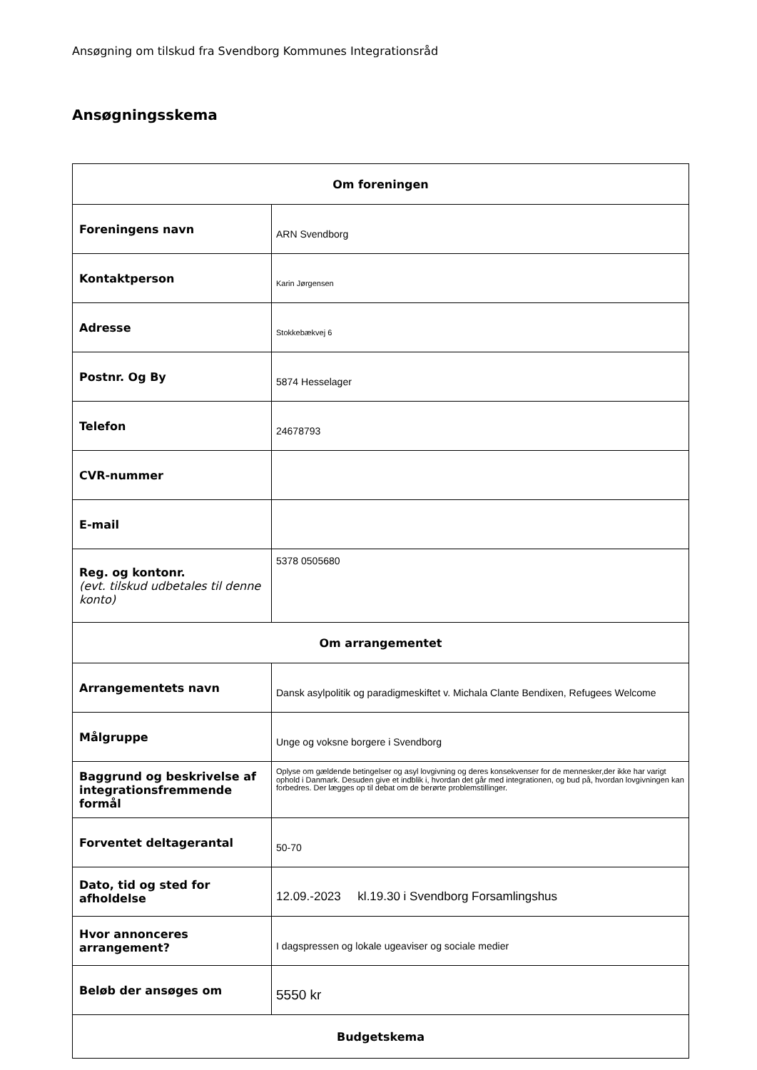Ansøgning om tilskud fra Svendborg Kommunes Integrationsråd
Ansøgningsskema
| Om foreningen | |
| --- | --- |
| Foreningens navn | ARN Svendborg |
| Kontaktperson | Karin Jørgensen |
| Adresse | Stokkebækvej 6 |
| Postnr. Og By | 5874 Hesselager |
| Telefon | 24678793 |
| CVR-nummer | |
| E-mail | |
| Reg. og kontonr. (evt. tilskud udbetales til denne konto) | 5378 0505680 |
| Om arrangementet | |
| Arrangementets navn | Dansk asylpolitik og paradigmeskiftet v. Michala Clante Bendixen, Refugees Welcome |
| Målgruppe | Unge og voksne borgere i Svendborg |
| Baggrund og beskrivelse af integrationsfremmende formål | Oplyse om gældende betingelser og asyl lovgivning og deres konsekvenser for de mennesker,der ikke har varigt ophold i Danmark. Desuden give et indblik i, hvordan det går med integrationen, og bud på, hvordan lovgivningen kan forbedres. Der lægges op til debat om de berørte problemstillinger. |
| Forventet deltagerantal | 50-70 |
| Dato, tid og sted for afholdelse | 12.09.-2023 kl.19.30 i Svendborg Forsamlingshus |
| Hvor annonceres arrangement? | I dagspressen og lokale ugeaviser og sociale medier |
| Beløb der ansøges om | 5550 kr |
| Budgetskema | |